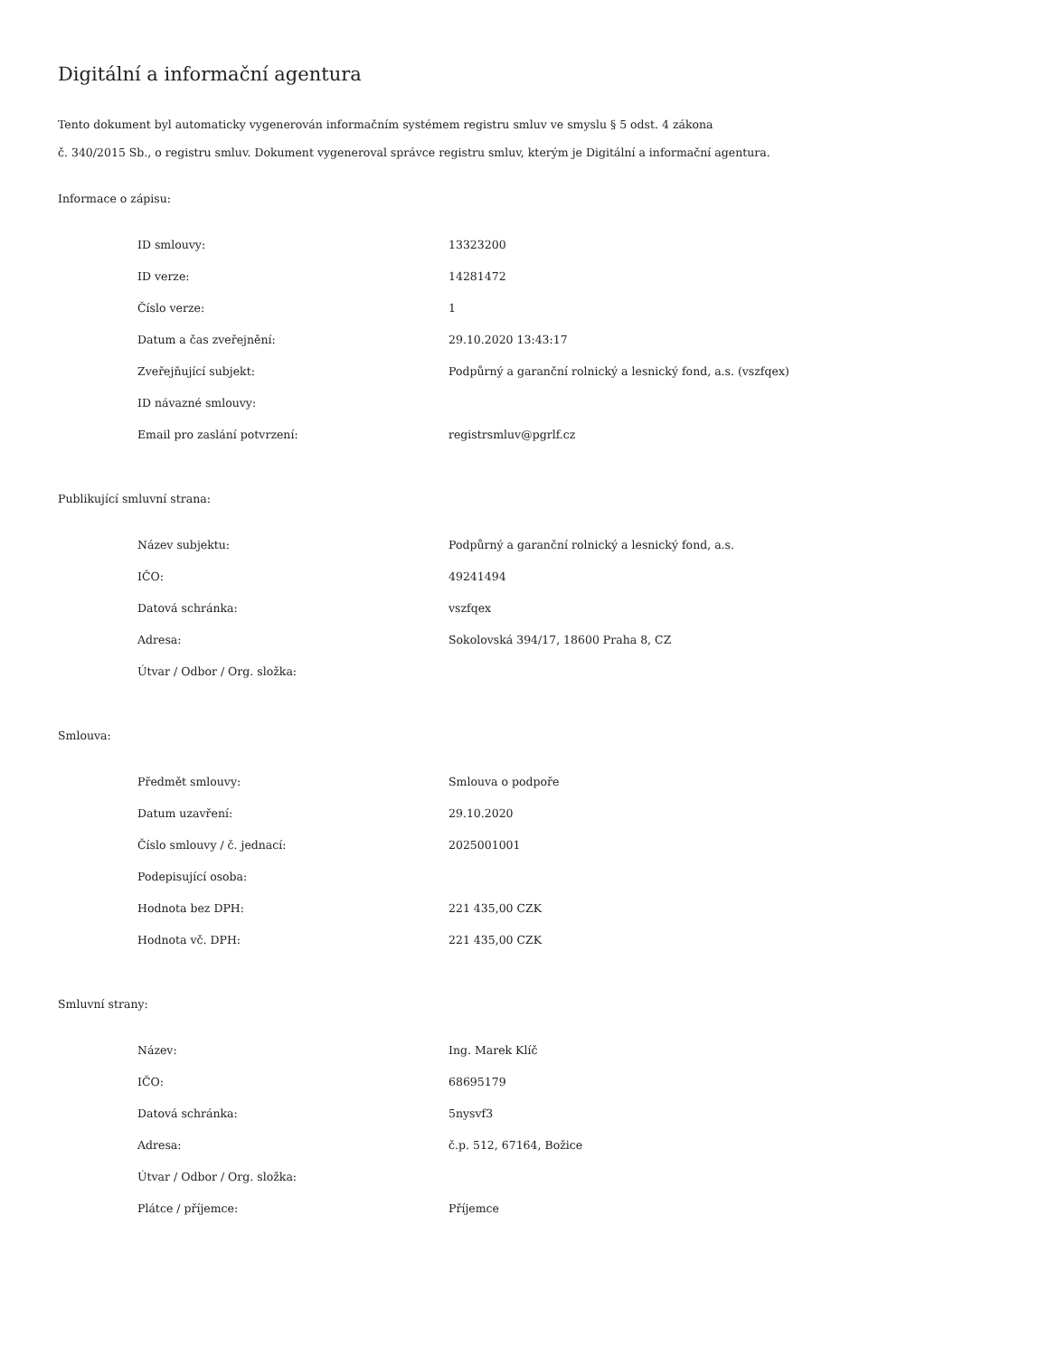Digitální a informační agentura
Tento dokument byl automaticky vygenerován informačním systémem registru smluv ve smyslu § 5 odst. 4 zákona
č. 340/2015 Sb., o registru smluv. Dokument vygeneroval správce registru smluv, kterým je Digitální a informační agentura.
Informace o zápisu:
| ID smlouvy: | 13323200 |
| ID verze: | 14281472 |
| Číslo verze: | 1 |
| Datum a čas zveřejnění: | 29.10.2020 13:43:17 |
| Zveřejňující subjekt: | Podpůrný a garanční rolnický a lesnický fond, a.s. (vszfqex) |
| ID návazné smlouvy: | |
| Email pro zaslání potvrzení: | registrsmluv@pgrlf.cz |
Publikující smluvní strana:
| Název subjektu: | Podpůrný a garanční rolnický a lesnický fond, a.s. |
| IČO: | 49241494 |
| Datová schránka: | vszfqex |
| Adresa: | Sokolovská 394/17, 18600 Praha 8, CZ |
| Útvar / Odbor / Org. složka: | |
Smlouva:
| Předmět smlouvy: | Smlouva o podpoře |
| Datum uzavření: | 29.10.2020 |
| Číslo smlouvy / č. jednací: | 2025001001 |
| Podepisující osoba: | |
| Hodnota bez DPH: | 221 435,00 CZK |
| Hodnota vč. DPH: | 221 435,00 CZK |
Smluvní strany:
| Název: | Ing. Marek Klíč |
| IČO: | 68695179 |
| Datová schránka: | 5nysvf3 |
| Adresa: | č.p. 512, 67164, Božice |
| Útvar / Odbor / Org. složka: | |
| Plátce / příjemce: | Příjemce |